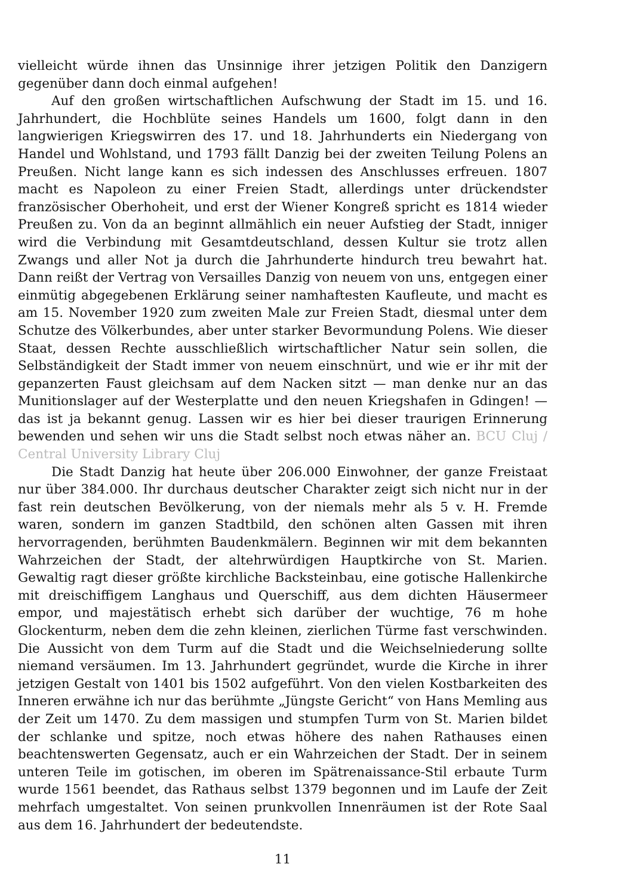vielleicht würde ihnen das Unsinnige ihrer jetzigen Politik den Danzigern gegenüber dann doch einmal aufgehen!
Auf den großen wirtschaftlichen Aufschwung der Stadt im 15. und 16. Jahrhundert, die Hochblüte seines Handels um 1600, folgt dann in den langwierigen Kriegswirren des 17. und 18. Jahrhunderts ein Niedergang von Handel und Wohlstand, und 1793 fällt Danzig bei der zweiten Teilung Polens an Preußen. Nicht lange kann es sich indessen des Anschlusses erfreuen. 1807 macht es Napoleon zu einer Freien Stadt, allerdings unter drückendster französischer Oberhoheit, und erst der Wiener Kongreß spricht es 1814 wieder Preußen zu. Von da an beginnt allmählich ein neuer Aufstieg der Stadt, inniger wird die Verbindung mit Gesamtdeutschland, dessen Kultur sie trotz allen Zwangs und aller Not ja durch die Jahrhunderte hindurch treu bewahrt hat. Dann reißt der Vertrag von Versailles Danzig von neuem von uns, entgegen einer einmütig abgegebenen Erklärung seiner namhaftesten Kaufleute, und macht es am 15. November 1920 zum zweiten Male zur Freien Stadt, diesmal unter dem Schutze des Völkerbundes, aber unter starker Bevormundung Polens. Wie dieser Staat, dessen Rechte ausschließlich wirtschaftlicher Natur sein sollen, die Selbständigkeit der Stadt immer von neuem einschnürt, und wie er ihr mit der gepanzerten Faust gleichsam auf dem Nacken sitzt — man denke nur an das Munitionslager auf der Westerplatte und den neuen Kriegshafen in Gdingen! — das ist ja bekannt genug. Lassen wir es hier bei dieser traurigen Erinnerung bewenden und sehen wir uns die Stadt selbst noch etwas näher an. BCU Cluj / Central University Library Cluj
Die Stadt Danzig hat heute über 206.000 Einwohner, der ganze Freistaat nur über 384.000. Ihr durchaus deutscher Charakter zeigt sich nicht nur in der fast rein deutschen Bevölkerung, von der niemals mehr als 5 v. H. Fremde waren, sondern im ganzen Stadtbild, den schönen alten Gassen mit ihren hervorragenden, berühmten Baudenkmälern. Beginnen wir mit dem bekannten Wahrzeichen der Stadt, der altehrwürdigen Hauptkirche von St. Marien. Gewaltig ragt dieser größte kirchliche Backsteinbau, eine gotische Hallenkirche mit dreischiffigem Langhaus und Querschiff, aus dem dichten Häusermeer empor, und majestätisch erhebt sich darüber der wuchtige, 76 m hohe Glockenturm, neben dem die zehn kleinen, zierlichen Türme fast verschwinden. Die Aussicht von dem Turm auf die Stadt und die Weichselniederung sollte niemand versäumen. Im 13. Jahrhundert gegründet, wurde die Kirche in ihrer jetzigen Gestalt von 1401 bis 1502 aufgeführt. Von den vielen Kostbarkeiten des Inneren erwähne ich nur das berühmte „Jüngste Gericht“ von Hans Memling aus der Zeit um 1470. Zu dem massigen und stumpfen Turm von St. Marien bildet der schlanke und spitze, noch etwas höhere des nahen Rathauses einen beachtenswerten Gegensatz, auch er ein Wahrzeichen der Stadt. Der in seinem unteren Teile im gotischen, im oberen im Spätrenaissance-Stil erbaute Turm wurde 1561 beendet, das Rathaus selbst 1379 begonnen und im Laufe der Zeit mehrfach umgestaltet. Von seinen prunkvollen Innenräumen ist der Rote Saal aus dem 16. Jahrhundert der bedeutendste.
11